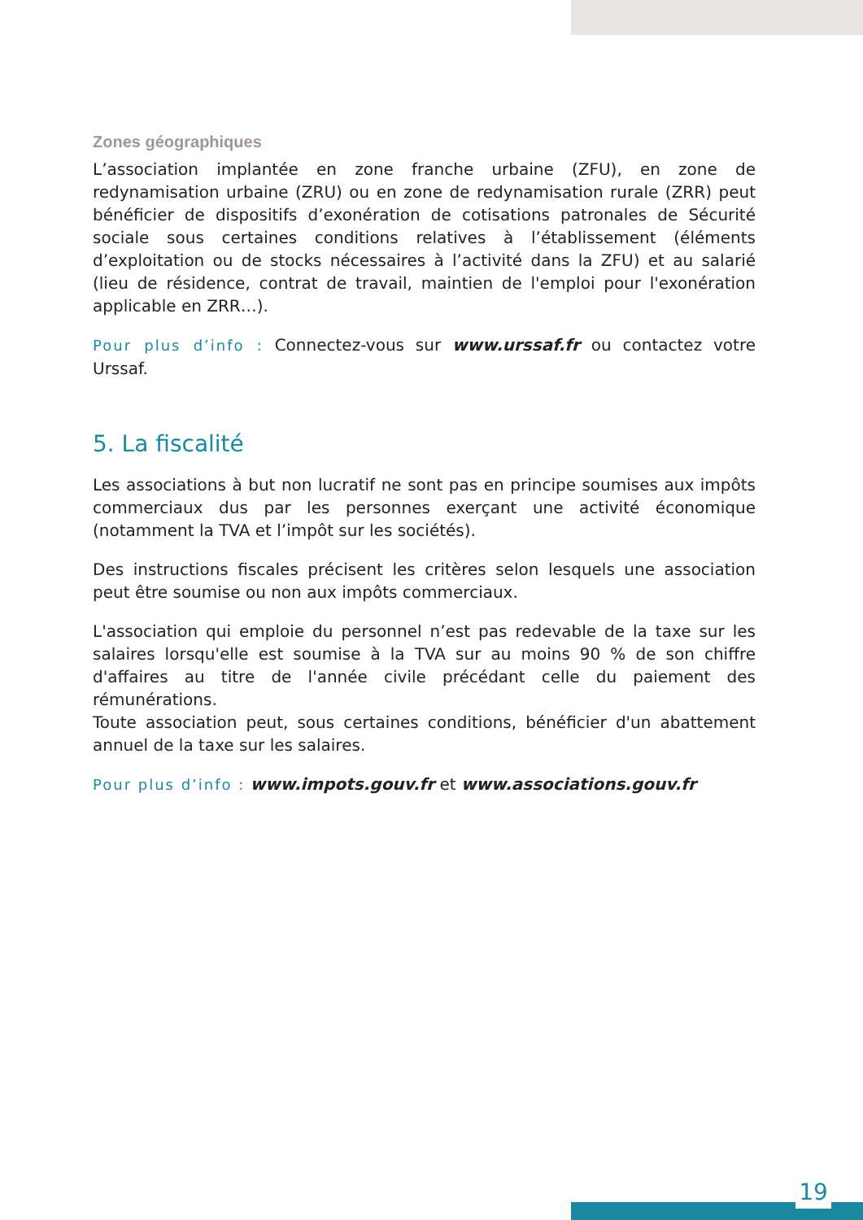Zones géographiques
L’association implantée en zone franche urbaine (ZFU), en zone de redynamisation urbaine (ZRU) ou en zone de redynamisation rurale (ZRR) peut bénéficier de dispositifs d’exonération de cotisations patronales de Sécurité sociale sous certaines conditions relatives à l’établissement (éléments d’exploitation ou de stocks nécessaires à l’activité dans la ZFU) et au salarié (lieu de résidence, contrat de travail, maintien de l'emploi pour l'exonération applicable en ZRR…).
Pour plus d’info : Connectez-vous sur www.urssaf.fr ou contactez votre Urssaf.
5. La fiscalité
Les associations à but non lucratif ne sont pas en principe soumises aux impôts commerciaux dus par les personnes exerçant une activité économique (notamment la TVA et l’impôt sur les sociétés).
Des instructions fiscales précisent les critères selon lesquels une association peut être soumise ou non aux impôts commerciaux.
L'association qui emploie du personnel n’est pas redevable de la taxe sur les salaires lorsqu'elle est soumise à la TVA sur au moins 90 % de son chiffre d'affaires au titre de l'année civile précédant celle du paiement des rémunérations.
Toute association peut, sous certaines conditions, bénéficier d'un abattement annuel de la taxe sur les salaires.
Pour plus d’info : www.impots.gouv.fr et www.associations.gouv.fr
19